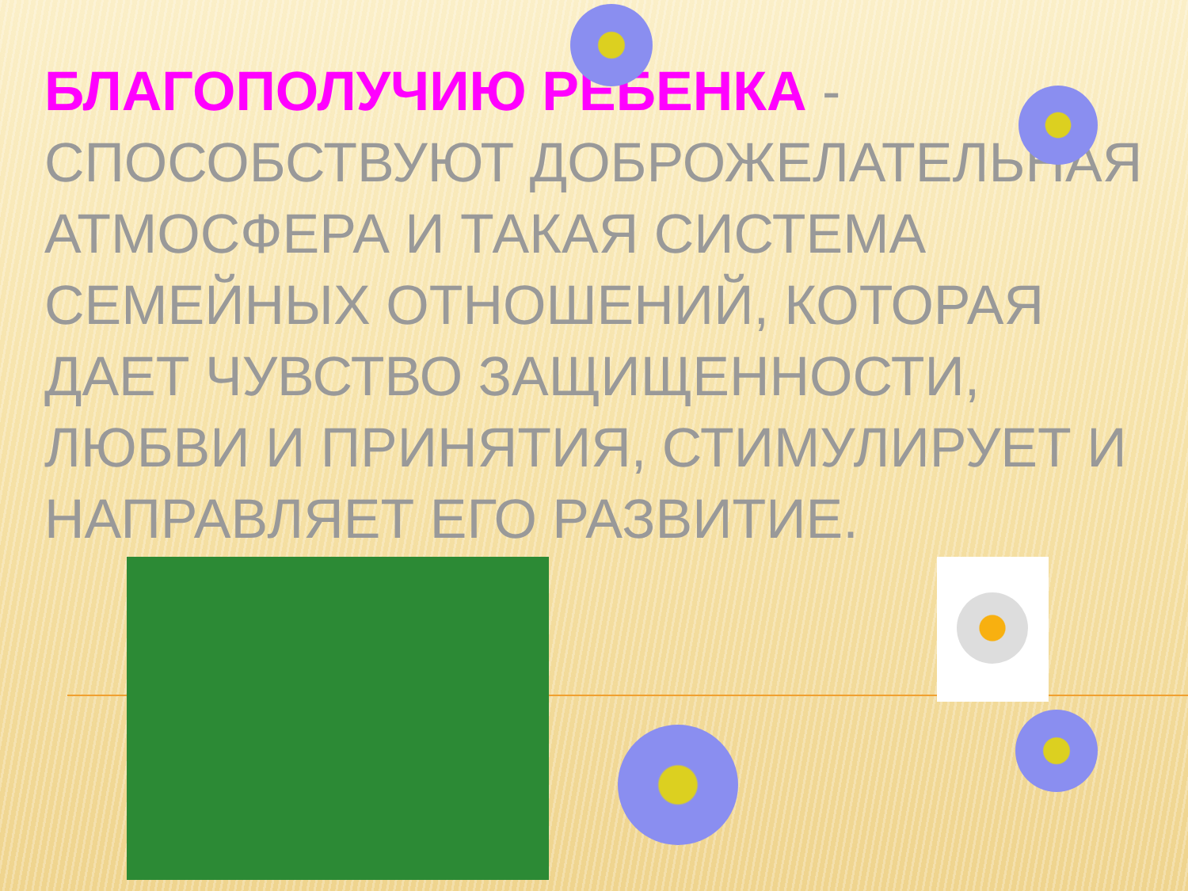БЛАГОПОЛУЧИЮ РЕБЕНКА - СПОСОБСТВУЮТ ДОБРОЖЕЛАТЕЛЬНАЯ АТМОСФЕРА И ТАКАЯ СИСТЕМА СЕМЕЙНЫХ ОТНОШЕНИЙ, КОТОРАЯ ДАЕТ ЧУВСТВО ЗАЩИЩЕННОСТИ, ЛЮБВИ И ПРИНЯТИЯ, СТИМУЛИРУЕТ И НАПРАВЛЯЕТ ЕГО РАЗВИТИЕ.